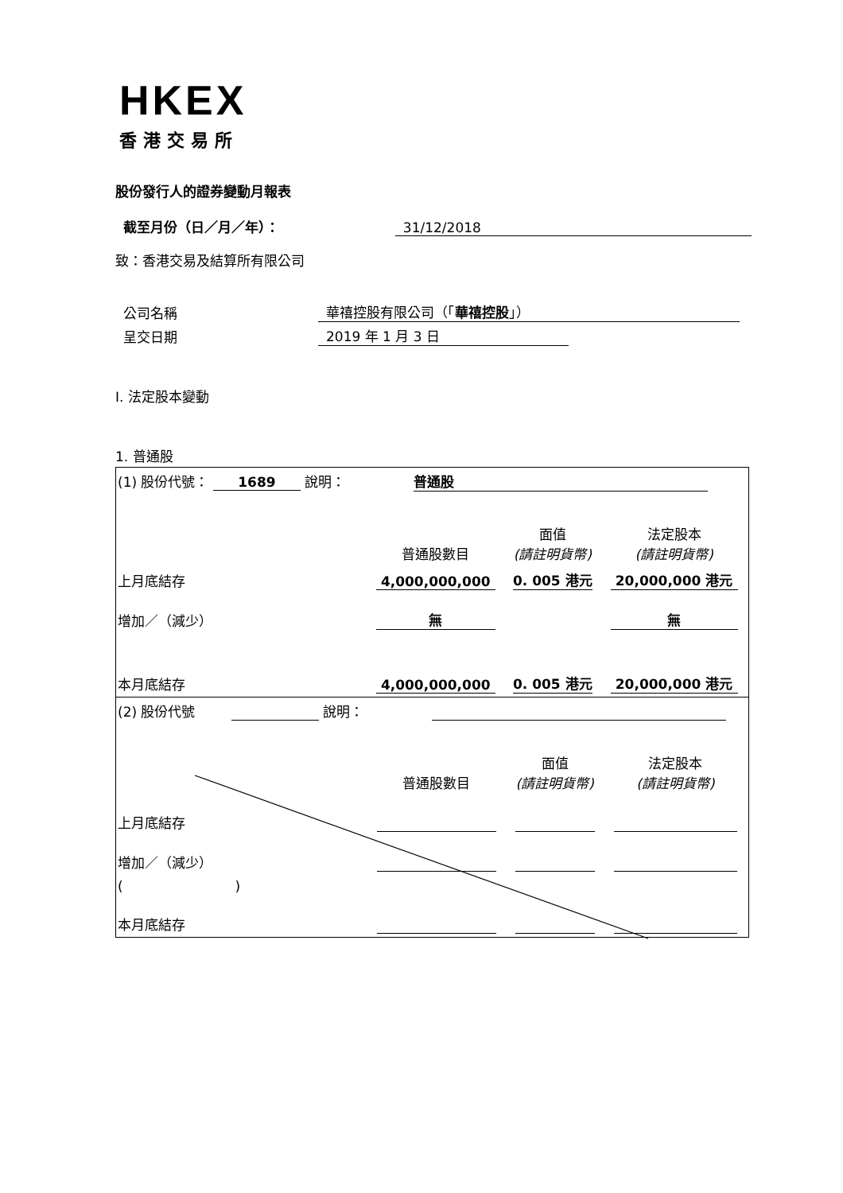HKEX
香港交易所
股份發行人的證券變動月報表
截至月份（日／月／年）： 31/12/2018
致：香港交易及結算所有限公司
公司名稱 華禧控股有限公司（「華禧控股」）
呈交日期 2019 年 1 月 3 日
I. 法定股本變動
1. 普通股
| (1) 股份代號： 1689 說明： 普通股 | | | |
| | 普通股數目 | 面值 (請註明貨幣) | 法定股本 (請註明貨幣) |
| 上月底結存 | 4,000,000,000 | 0. 005 港元 | 20,000,000 港元 |
| 增加／（減少） | 無 | | 無 |
| 本月底結存 | 4,000,000,000 | 0. 005 港元 | 20,000,000 港元 |
| (2) 股份代號 說明： | | | |
| | 普通股數目 | 面值 (請註明貨幣) | 法定股本 (請註明貨幣) |
| 上月底結存 | | | |
| 增加／（減少） | | | |
| ( ) | | | |
| 本月底結存 | | | |